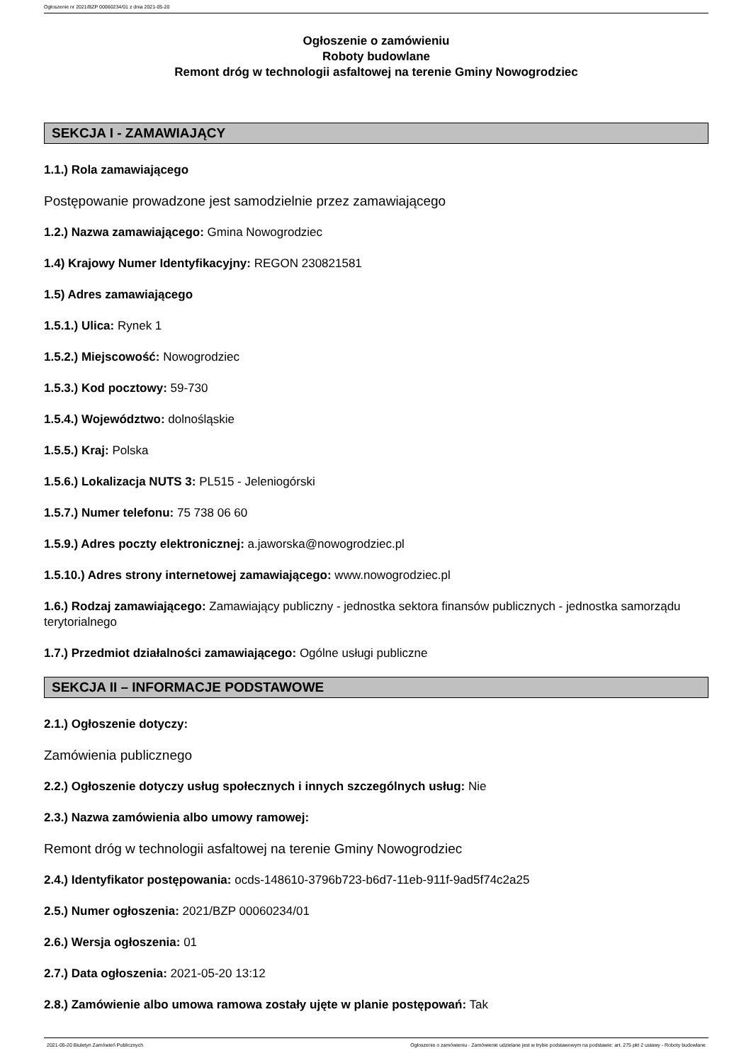Ogłoszenie nr 2021/BZP 00060234/01 z dnia 2021-05-20
Ogłoszenie o zamówieniu
Roboty budowlane
Remont dróg w technologii asfaltowej na terenie Gminy Nowogrodziec
SEKCJA I - ZAMAWIAJĄCY
1.1.) Rola zamawiającego
Postępowanie prowadzone jest samodzielnie przez zamawiającego
1.2.) Nazwa zamawiającego: Gmina Nowogrodziec
1.4) Krajowy Numer Identyfikacyjny: REGON 230821581
1.5) Adres zamawiającego
1.5.1.) Ulica: Rynek 1
1.5.2.) Miejscowość: Nowogrodziec
1.5.3.) Kod pocztowy: 59-730
1.5.4.) Województwo: dolnośląskie
1.5.5.) Kraj: Polska
1.5.6.) Lokalizacja NUTS 3: PL515 - Jeleniogórski
1.5.7.) Numer telefonu: 75 738 06 60
1.5.9.) Adres poczty elektronicznej: a.jaworska@nowogrodziec.pl
1.5.10.) Adres strony internetowej zamawiającego: www.nowogrodziec.pl
1.6.) Rodzaj zamawiającego: Zamawiający publiczny - jednostka sektora finansów publicznych - jednostka samorządu terytorialnego
1.7.) Przedmiot działalności zamawiającego: Ogólne usługi publiczne
SEKCJA II – INFORMACJE PODSTAWOWE
2.1.) Ogłoszenie dotyczy:
Zamówienia publicznego
2.2.) Ogłoszenie dotyczy usług społecznych i innych szczególnych usług: Nie
2.3.) Nazwa zamówienia albo umowy ramowej:
Remont dróg w technologii asfaltowej na terenie Gminy Nowogrodziec
2.4.) Identyfikator postępowania: ocds-148610-3796b723-b6d7-11eb-911f-9ad5f74c2a25
2.5.) Numer ogłoszenia: 2021/BZP 00060234/01
2.6.) Wersja ogłoszenia: 01
2.7.) Data ogłoszenia: 2021-05-20 13:12
2.8.) Zamówienie albo umowa ramowa zostały ujęte w planie postępowań: Tak
2021-05-20 Biuletyn Zamówień Publicznych Ogłoszenie o zamówieniu - Zamówienie udzielane jest w trybie podstawowym na podstawie: art. 275 pkt 2 ustawy - Roboty budowlane